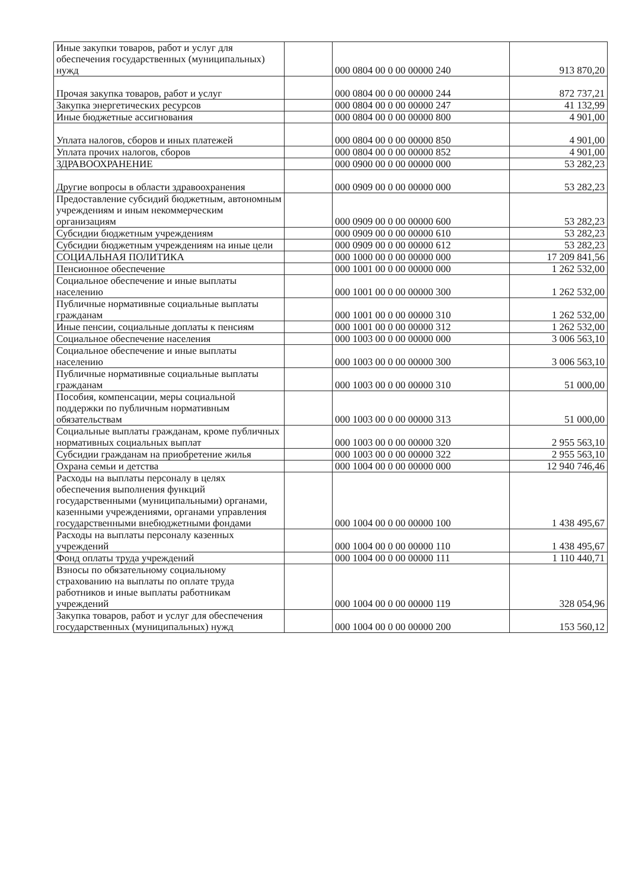| Иные закупки товаров, работ и услуг для обеспечения государственных (муниципальных) нужд | | 000 0804 00 0 00 00000 240 | 913 870,20 |
| Прочая закупка товаров, работ и услуг | | 000 0804 00 0 00 00000 244 | 872 737,21 |
| Закупка энергетических ресурсов | | 000 0804 00 0 00 00000 247 | 41 132,99 |
| Иные бюджетные ассигнования | | 000 0804 00 0 00 00000 800 | 4 901,00 |
| Уплата налогов, сборов и иных платежей | | 000 0804 00 0 00 00000 850 | 4 901,00 |
| Уплата прочих налогов, сборов | | 000 0804 00 0 00 00000 852 | 4 901,00 |
| ЗДРАВООХРАНЕНИЕ | | 000 0900 00 0 00 00000 000 | 53 282,23 |
| Другие вопросы в области здравоохранения | | 000 0909 00 0 00 00000 000 | 53 282,23 |
| Предоставление субсидий бюджетным, автономным учреждениям и иным некоммерческим организациям | | 000 0909 00 0 00 00000 600 | 53 282,23 |
| Субсидии бюджетным учреждениям | | 000 0909 00 0 00 00000 610 | 53 282,23 |
| Субсидии бюджетным учреждениям на иные цели | | 000 0909 00 0 00 00000 612 | 53 282,23 |
| СОЦИАЛЬНАЯ ПОЛИТИКА | | 000 1000 00 0 00 00000 000 | 17 209 841,56 |
| Пенсионное обеспечение | | 000 1001 00 0 00 00000 000 | 1 262 532,00 |
| Социальное обеспечение и иные выплаты населению | | 000 1001 00 0 00 00000 300 | 1 262 532,00 |
| Публичные нормативные социальные выплаты гражданам | | 000 1001 00 0 00 00000 310 | 1 262 532,00 |
| Иные пенсии, социальные доплаты к пенсиям | | 000 1001 00 0 00 00000 312 | 1 262 532,00 |
| Социальное обеспечение населения | | 000 1003 00 0 00 00000 000 | 3 006 563,10 |
| Социальное обеспечение и иные выплаты населению | | 000 1003 00 0 00 00000 300 | 3 006 563,10 |
| Публичные нормативные социальные выплаты гражданам | | 000 1003 00 0 00 00000 310 | 51 000,00 |
| Пособия, компенсации, меры социальной поддержки по публичным нормативным обязательствам | | 000 1003 00 0 00 00000 313 | 51 000,00 |
| Социальные выплаты гражданам, кроме публичных нормативных социальных выплат | | 000 1003 00 0 00 00000 320 | 2 955 563,10 |
| Субсидии гражданам на приобретение жилья | | 000 1003 00 0 00 00000 322 | 2 955 563,10 |
| Охрана семьи и детства | | 000 1004 00 0 00 00000 000 | 12 940 746,46 |
| Расходы на выплаты персоналу в целях обеспечения выполнения функций государственными (муниципальными) органами, казенными учреждениями, органами управления государственными внебюджетными фондами | | 000 1004 00 0 00 00000 100 | 1 438 495,67 |
| Расходы на выплаты персоналу казенных учреждений | | 000 1004 00 0 00 00000 110 | 1 438 495,67 |
| Фонд оплаты труда учреждений | | 000 1004 00 0 00 00000 111 | 1 110 440,71 |
| Взносы по обязательному социальному страхованию на выплаты по оплате труда работников и иные выплаты работникам учреждений | | 000 1004 00 0 00 00000 119 | 328 054,96 |
| Закупка товаров, работ и услуг для обеспечения государственных (муниципальных) нужд | | 000 1004 00 0 00 00000 200 | 153 560,12 |